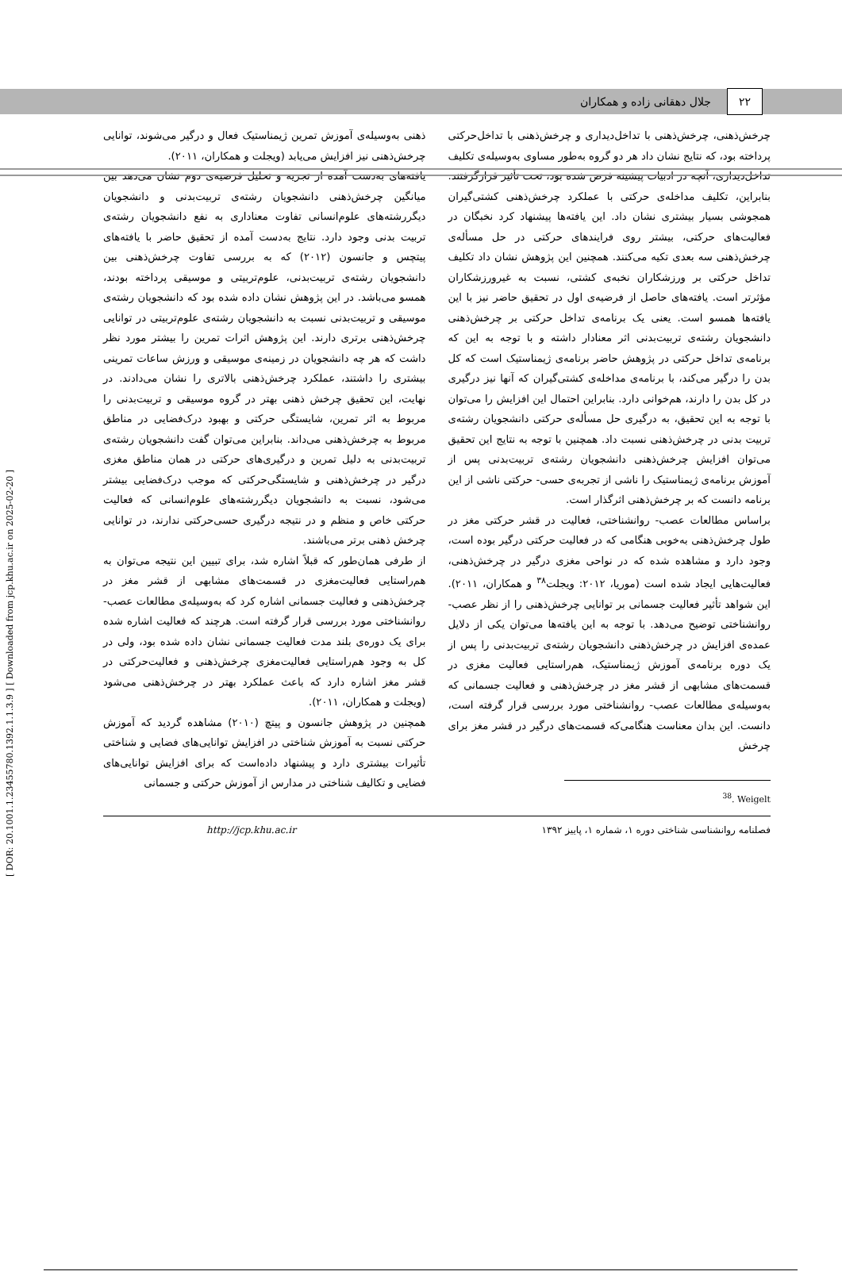۲۲ جلال دهقانی زاده و همکاران
چرخش‌ذهنی، چرخش‌ذهنی با تداخل‌دیداری و چرخش‌ذهنی با تداخل‌حرکتی پرداخته بود، که نتایج نشان داد هر دو گروه به‌طور مساوی به‌وسیله‌ی تکلیف تداخل‌دیداری، آنچه در ادبیات پیشینه فرض شده بود، تحت تأثیر قرارگرفتند. بنابراین، تکلیف مداخله‌ی حرکتی با عملکرد چرخش‌ذهنی کشتی‌گیران همجوشی بسیار بیشتری نشان داد. این یافته‌ها پیشنهاد کرد نخبگان در فعالیت‌های حرکتی، بیشتر روی فرایندهای حرکتی در حل مسأله‌ی چرخش‌ذهنی سه بعدی تکیه می‌کنند. همچنین این پژوهش نشان داد تکلیف تداخل حرکتی بر ورزشکاران نخبه‌ی کشتی، نسبت به غیرورزشکاران مؤثرتر است. یافته‌های حاصل از فرضیه‌ی اول در تحقیق حاضر نیز با این یافته‌ها همسو است. یعنی یک برنامه‌ی تداخل حرکتی بر چرخش‌ذهنی دانشجویان رشته‌ی تربیت‌بدنی اثر معنادار داشته و با توجه به این که برنامه‌ی تداخل حرکتی در پژوهش حاضر برنامه‌ی ژیمناستیک است که کل بدن را درگیر می‌کند، با برنامه‌ی مداخله‌ی کشتی‌گیران که آنها نیز درگیری در کل بدن را دارند، هم‌خوانی دارد. بنابراین احتمال این افزایش را می‌توان با توجه به این تحقیق، به درگیری حل مسأله‌ی حرکتی دانشجویان رشته‌ی تربیت بدنی در چرخش‌ذهنی نسبت داد. همچنین با توجه به نتایج این تحقیق می‌توان افزایش چرخش‌ذهنی دانشجویان رشته‌ی تربیت‌بدنی پس از آموزش برنامه‌ی ژیمناستیک را ناشی از تجربه‌ی حسی- حرکتی ناشی از این برنامه دانست که بر چرخش‌ذهنی اثرگذار است.
براساس مطالعات عصب- روانشناختی، فعالیت در قشر حرکتی مغز در طول چرخش‌ذهنی به‌خوبی هنگامی که در فعالیت حرکتی درگیر بوده است، وجود دارد و مشاهده شده که در نواحی مغزی درگیر در چرخش‌ذهنی، فعالیت‌هایی ایجاد شده است (موریا، ۲۰۱۲: ویجلت<sup>۳۸</sup> و همکاران، ۲۰۱۱). این شواهد تأثیر فعالیت جسمانی بر توانایی چرخش‌ذهنی را از نظر عصب- روانشناختی توضیح می‌دهد. با توجه به این یافته‌ها می‌توان یکی از دلایل عمده‌ی افزایش در چرخش‌ذهنی دانشجویان رشته‌ی تربیت‌بدنی را پس از یک دوره برنامه‌ی آموزش ژیمناستیک، هم‌راستایی فعالیت مغزی در قسمت‌های مشابهی از قشر مغز در چرخش‌ذهنی و فعالیت جسمانی که به‌وسیله‌ی مطالعات عصب- روانشناختی مورد بررسی قرار گرفته است، دانست. این بدان معناست هنگامی‌که قسمت‌های درگیر در قشر مغز برای چرخش
<sup>38</sup>. Weigelt
ذهنی به‌وسیله‌ی آموزش تمرین ژیمناستیک فعال و درگیر می‌شوند، توانایی چرخش‌ذهنی نیز افزایش می‌یابد (ویجلت و همکاران، ۲۰۱۱).
یافته‌های به‌دست آمده از تجزیه و تحلیل فرضیه‌ی دوم نشان می‌دهد بین میانگین چرخش‌ذهنی دانشجویان رشته‌ی تربیت‌بدنی و دانشجویان دیگررشته‌های علوم‌انسانی تفاوت معناداری به نفع دانشجویان رشته‌ی تربیت بدنی وجود دارد. نتایج به‌دست آمده از تحقیق حاضر با یافته‌های پیتچس و جانسون (۲۰۱۲) که به بررسی تفاوت چرخش‌ذهنی بین دانشجویان رشته‌ی تربیت‌بدنی، علوم‌تربیتی و موسیقی پرداخته بودند، همسو می‌باشد. در این پژوهش نشان داده شده بود که دانشجویان رشته‌ی موسیقی و تربیت‌بدنی نسبت به دانشجویان رشته‌ی علوم‌تربیتی در توانایی چرخش‌ذهنی برتری دارند. این پژوهش اثرات تمرین را بیشتر مورد نظر داشت که هر چه دانشجویان در زمینه‌ی موسیقی و ورزش ساعات تمرینی بیشتری را داشتند، عملکرد چرخش‌ذهنی بالاتری را نشان می‌دادند. در نهایت، این تحقیق چرخش ذهنی بهتر در گروه موسیقی و تربیت‌بدنی را مربوط به اثر تمرین، شایستگی حرکتی و بهبود درک‌فضایی در مناطق مربوط به چرخش‌ذهنی می‌داند. بنابراین می‌توان گفت دانشجویان رشته‌ی تربیت‌بدنی به دلیل تمرین و درگیری‌های حرکتی در همان مناطق مغزی درگیر در چرخش‌ذهنی و شایستگی‌حرکتی که موجب درک‌فضایی بیشتر می‌شود، نسبت به دانشجویان دیگررشته‌های علوم‌انسانی که فعالیت حرکتی خاص و منظم و در نتیجه درگیری حسی‌حرکتی ندارند، در توانایی چرخش ذهنی برتر می‌باشند.
از طرفی همان‌طور که قبلاً اشاره شد، برای تبیین این نتیجه می‌توان به هم‌راستایی فعالیت‌مغزی در قسمت‌های مشابهی از قشر مغز در چرخش‌ذهنی و فعالیت جسمانی اشاره کرد که به‌وسیله‌ی مطالعات عصب- روانشناختی مورد بررسی قرار گرفته است. هرچند که فعالیت اشاره شده برای یک دوره‌ی بلند مدت فعالیت جسمانی نشان داده شده بود، ولی در کل به وجود هم‌راستایی فعالیت‌مغزی چرخش‌ذهنی و فعالیت‌حرکتی در قشر مغز اشاره دارد که باعث عملکرد بهتر در چرخش‌ذهنی می‌شود (ویجلت و همکاران، ۲۰۱۱).
همچنین در پژوهش جانسون و پیتچ (۲۰۱۰) مشاهده گردید که آموزش حرکتی نسبت به آموزش شناختی در افزایش توانایی‌های فضایی و شناختی تأثیرات بیشتری دارد و پیشنهاد داده‌است که برای افزایش توانایی‌های فضایی و تکالیف شناختی در مدارس از آموزش حرکتی و جسمانی
فصلنامه روانشناسی شناختی دوره ۱، شماره ۱، پاییز ۱۳۹۲ http://jcp.khu.ac.ir
[ DOR: 20.1001.1.23455780.1392.1.1.3.9 ] [ Downloaded from jcp.khu.ac.ir on 2025-02-20 ]